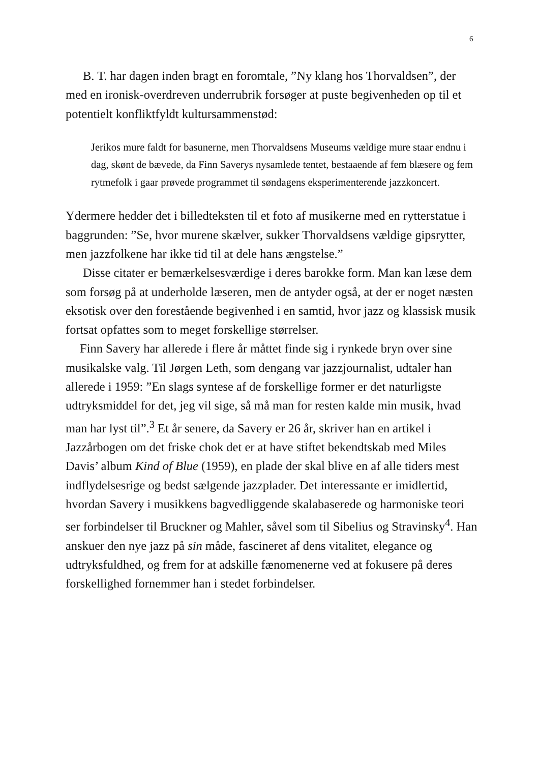6
B. T. har dagen inden bragt en foromtale, ”Ny klang hos Thorvaldsen”, der med en ironisk-overdreven underrubrik forsøger at puste begivenheden op til et potentielt konfliktfyldt kultursammenstød:
Jerikos mure faldt for basunerne, men Thorvaldsens Museums vældige mure staar endnu i dag, skønt de bævede, da Finn Saverys nysamlede tentet, bestaaende af fem blæsere og fem rytmefolk i gaar prøvede programmet til søndagens eksperimenterende jazzkoncert.
Ydermere hedder det i billedteksten til et foto af musikerne med en rytterstatue i baggrunden: ”Se, hvor murene skælver, sukker Thorvaldsens vældige gipsrytter, men jazzfolkene har ikke tid til at dele hans ængstelse.”
Disse citater er bemærkelsesværdige i deres barokke form. Man kan læse dem som forsøg på at underholde læseren, men de antyder også, at der er noget næsten eksotisk over den forestående begivenhed i en samtid, hvor jazz og klassisk musik fortsat opfattes som to meget forskellige størrelser.
Finn Savery har allerede i flere år måttet finde sig i rynkede bryn over sine musikalske valg. Til Jørgen Leth, som dengang var jazzjournalist, udtaler han allerede i 1959: ”En slags syntese af de forskellige former er det naturligste udtryksmiddel for det, jeg vil sige, så må man for resten kalde min musik, hvad man har lyst til”.<sup>3</sup> Et år senere, da Savery er 26 år, skriver han en artikel i Jazzårbogen om det friske chok det er at have stiftet bekendtskab med Miles Davis’ album Kind of Blue (1959), en plade der skal blive en af alle tiders mest indflydelsesrige og bedst sælgende jazzplader. Det interessante er imidlertid, hvordan Savery i musikkens bagvedliggende skalabaserede og harmoniske teori ser forbindelser til Bruckner og Mahler, såvel som til Sibelius og Stravinsky<sup>4</sup>. Han anskuer den nye jazz på sin måde, fascineret af dens vitalitet, elegance og udtryksfuldhed, og frem for at adskille fænomenerne ved at fokusere på deres forskellighed fornemmer han i stedet forbindelser.